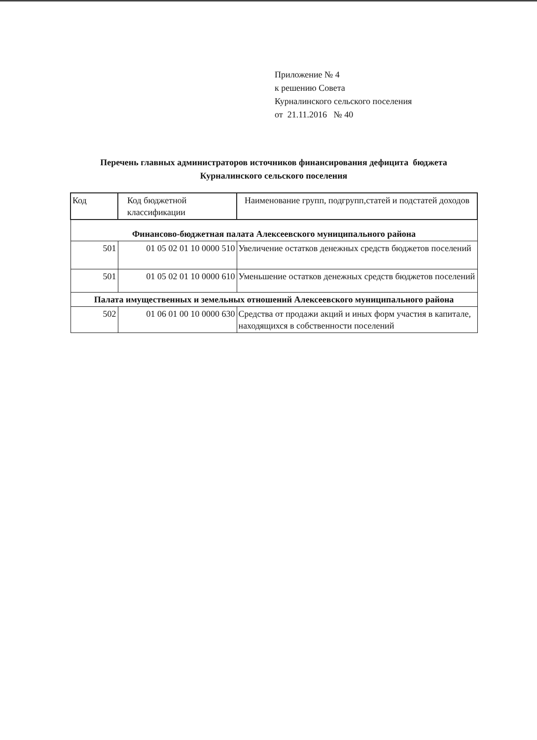Приложение № 4
к решению Совета
Курналинского сельского поселения
от 21.11.2016 № 40
Перечень главных администраторов источников финансирования дефицита бюджета
Курналинского сельского поселения
| Код | Код бюджетной классификации | Наименование групп, подгрупп,статей и подстатей доходов |
| Финансово-бюджетная палата Алексеевского муниципального района | | |
| 501 | 01 05 02 01 10 0000 510 | Увеличение остатков денежных средств бюджетов поселений |
| 501 | 01 05 02 01 10 0000 610 | Уменьшение остатков денежных средств бюджетов поселений |
| Палата имущественных и земельных отношений Алексеевского муниципального района | | |
| 502 | 01 06 01 00 10 0000 630 | Средства от продажи акций и иных форм участия в капитале, находящихся в собственности поселений |